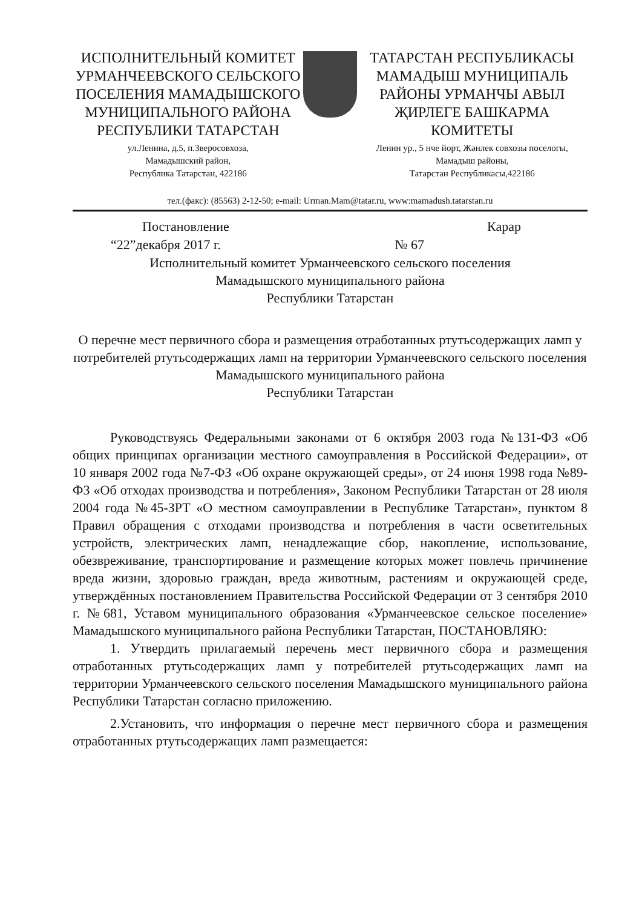ИСПОЛНИТЕЛЬНЫЙ КОМИТЕТ УРМАНЧЕЕВСКОГО СЕЛЬСКОГО ПОСЕЛЕНИЯ МАМАДЫШСКОГО МУНИЦИПАЛЬНОГО РАЙОНА РЕСПУБЛИКИ ТАТАРСТАН
ул.Ленина, д.5, п.Зверосовхоза,
Мамадышский район,
Республика Татарстан, 422186
ТАТАРСТАН РЕСПУБЛИКАСЫ МАМАДЫШ МУНИЦИПАЛЬ РАЙОНЫ УРМАНЧЫ АВЫЛ ҖИРЛЕГЕ БАШКАРМА КОМИТЕТЫ
Ленин ур., 5 нче йорт, Жәнлек совхозы поселогы,
Мамадыш районы,
Татарстан Республикасы,422186
тел.(факс): (85563) 2-12-50; e-mail: Urman.Mam@tatar.ru, www:mamadush.tatarstan.ru
Постановление Карар
“22”декабря 2017 г. № 67
Исполнительный комитет Урманчеевского сельского поселения
Мамадышского муниципального района
Республики Татарстан
О перечне мест первичного сбора и размещения отработанных ртутьсодержащих ламп у потребителей ртутьсодержащих ламп на территории Урманчеевского сельского поселения Мамадышского муниципального района
Республики Татарстан
Руководствуясь Федеральными законами от 6 октября 2003 года №131-ФЗ «Об общих принципах организации местного самоуправления в Российской Федерации», от 10 января 2002 года №7-ФЗ «Об охране окружающей среды», от 24 июня 1998 года №89-ФЗ «Об отходах производства и потребления», Законом Республики Татарстан от 28 июля 2004 года №45-ЗРТ «О местном самоуправлении в Республике Татарстан», пунктом 8 Правил обращения с отходами производства и потребления в части осветительных устройств, электрических ламп, ненадлежащие сбор, накопление, использование, обезвреживание, транспортирование и размещение которых может повлечь причинение вреда жизни, здоровью граждан, вреда животным, растениям и окружающей среде, утверждённых постановлением Правительства Российской Федерации от 3 сентября 2010 г. №681, Уставом муниципального образования «Урманчеевское сельское поселение» Мамадышского муниципального района Республики Татарстан, ПОСТАНОВЛЯЮ:
1. Утвердить прилагаемый перечень мест первичного сбора и размещения отработанных ртутьсодержащих ламп у потребителей ртутьсодержащих ламп на территории Урманчеевского сельского поселения Мамадышского муниципального района Республики Татарстан согласно приложению.
2.Установить, что информация о перечне мест первичного сбора и размещения отработанных ртутьсодержащих ламп размещается: